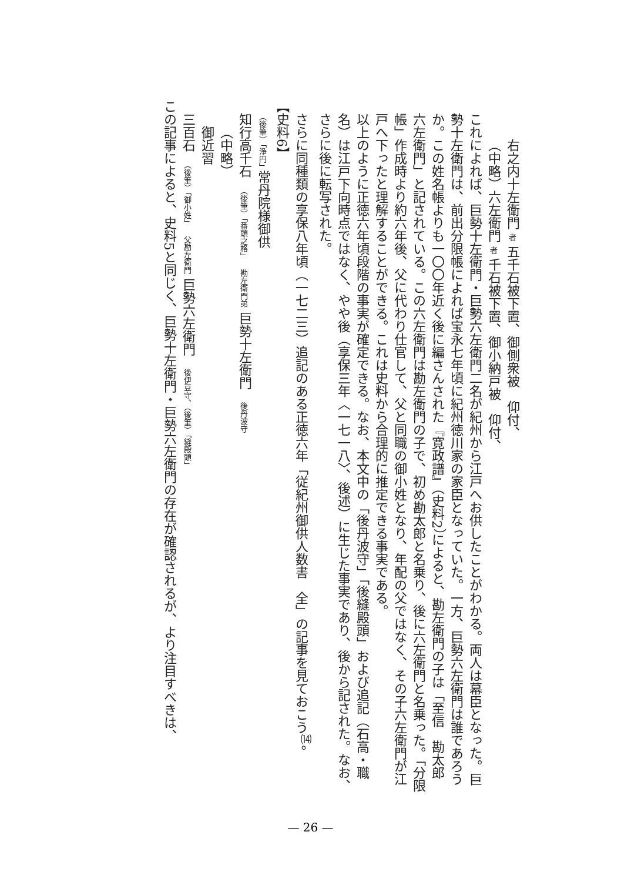右之内十左衛門 者 五千石被下置、御側衆被　仰付、
（中略）六左衛門 者 千石被下置、御小納戸被　仰付、
これによれば、巨勢十左衛門・巨勢六左衛門二名が紀州から江戸へお供したことがわかる。両人は幕臣となった。巨勢十左衛門は、前出分限帳によれば宝永七年頃に紀州徳川家の家臣となっていた。一方、巨勢六左衛門は誰であろうか。この姓名帳よりも一〇〇年近く後に編さんされた『寛政譜』（史料2）によると、勘左衛門の子は「至信　勘太郎　六左衛門」と記されている。この六左衛門は勘左衛門の子で、初め勘太郎と名乗り、後に六左衛門と名乗った。「分限帳」作成時より約六年後、父に代わり仕官して、父と同職の御小姓となり、年配の父ではなく、その子六左衛門が江戸へ下ったと理解することができる。これは史料から合理的に推定できる事実である。
以上のように正徳六年頃段階の事実が確定できる。なお、本文中の「後丹波守」「後縫殿頭」および追記（石高・職名）は江戸下向時点ではなく、やや後（享保三年〈一七一八〉、後述）に生じた事実であり、後から記された。なお、さらに後に転写された。
さらに同種類の享保八年頃（一七二三）追記のある正徳六年「従紀州御供人数書　全」の記事を見ておこう<sup>⒁</sup>。
【史料6】
（後筆）「浄円」常丹院様御供
知行高千石　（後筆）「番頭之格」　勘左衛門弟 巨勢十左衛門　後丹波守
（中略）
御近習
三百石　（後筆）「御小姓」　父勘左衛門 巨勢六左衛門　後伊豆守、（後筆）「縫殿頭」
この記事によると、史料5と同じく、巨勢十左衛門・巨勢六左衛門の存在が確認されるが、より注目すべきは、
— 26 —